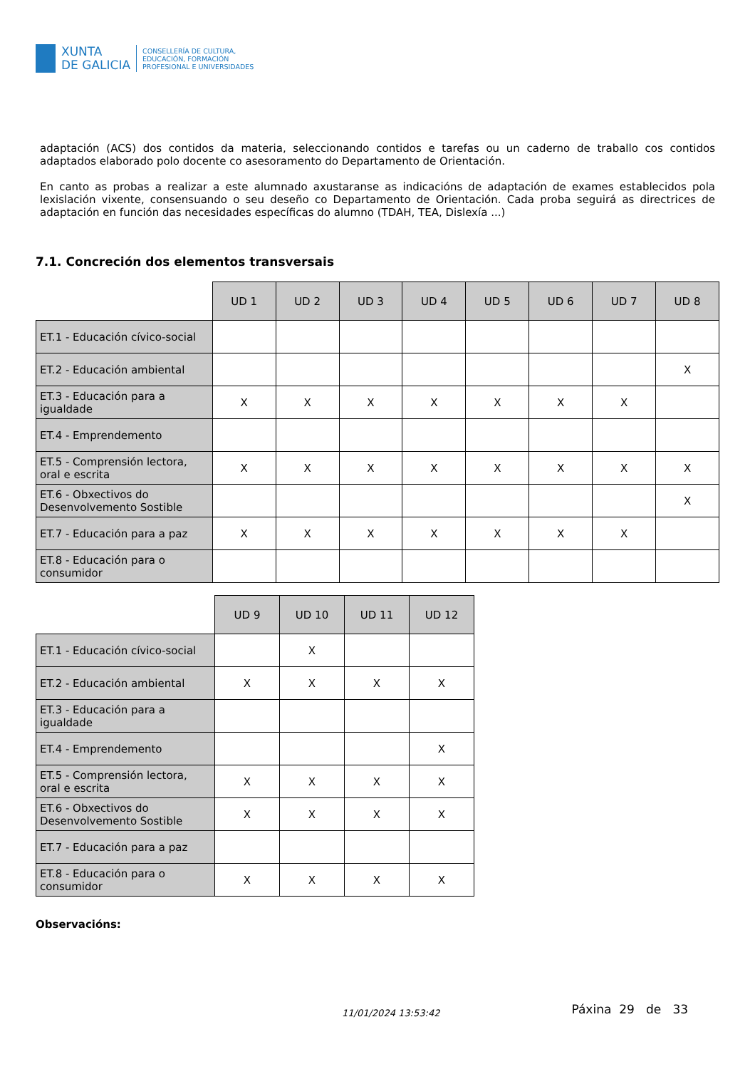XUNTA
DE GALICIA
CONSELLERÍA DE CULTURA,
EDUCACIÓN, FORMACIÓN
PROFESIONAL E UNIVERSIDADES
adaptación (ACS) dos contidos da materia, seleccionando contidos e tarefas ou un caderno de traballo cos contidos adaptados elaborado polo docente co asesoramento do Departamento de Orientación.
En canto as probas a realizar a este alumnado axustaranse as indicacións de adaptación de exames establecidos pola lexislación vixente, consensuando o seu deseño co Departamento de Orientación. Cada proba seguirá as directrices de adaptación en función das necesidades específicas do alumno (TDAH, TEA, Dislexía ...)
7.1. Concreción dos elementos transversais
| | UD 1 | UD 2 | UD 3 | UD 4 | UD 5 | UD 6 | UD 7 | UD 8 |
| ET.1 - Educación cívico-social | | | | | | | | |
| ET.2 - Educación ambiental | | | | | | | | X |
| ET.3 - Educación para a igualdade | X | X | X | X | X | X | X | |
| ET.4 - Emprendemento | | | | | | | | |
| ET.5 - Comprensión lectora, oral e escrita | X | X | X | X | X | X | X | X |
| ET.6 - Obxectivos do Desenvolvemento Sostible | | | | | | | | X |
| ET.7 - Educación para a paz | X | X | X | X | X | X | X | |
| ET.8 - Educación para o consumidor | | | | | | | | |
| | UD 9 | UD 10 | UD 11 | UD 12 |
| ET.1 - Educación cívico-social | | X | | |
| ET.2 - Educación ambiental | X | X | X | X |
| ET.3 - Educación para a igualdade | | | | |
| ET.4 - Emprendemento | | | | X |
| ET.5 - Comprensión lectora, oral e escrita | X | X | X | X |
| ET.6 - Obxectivos do Desenvolvemento Sostible | X | X | X | X |
| ET.7 - Educación para a paz | | | | |
| ET.8 - Educación para o consumidor | X | X | X | X |
Observacións:
11/01/2024 13:53:42 Páxina 29 de 33